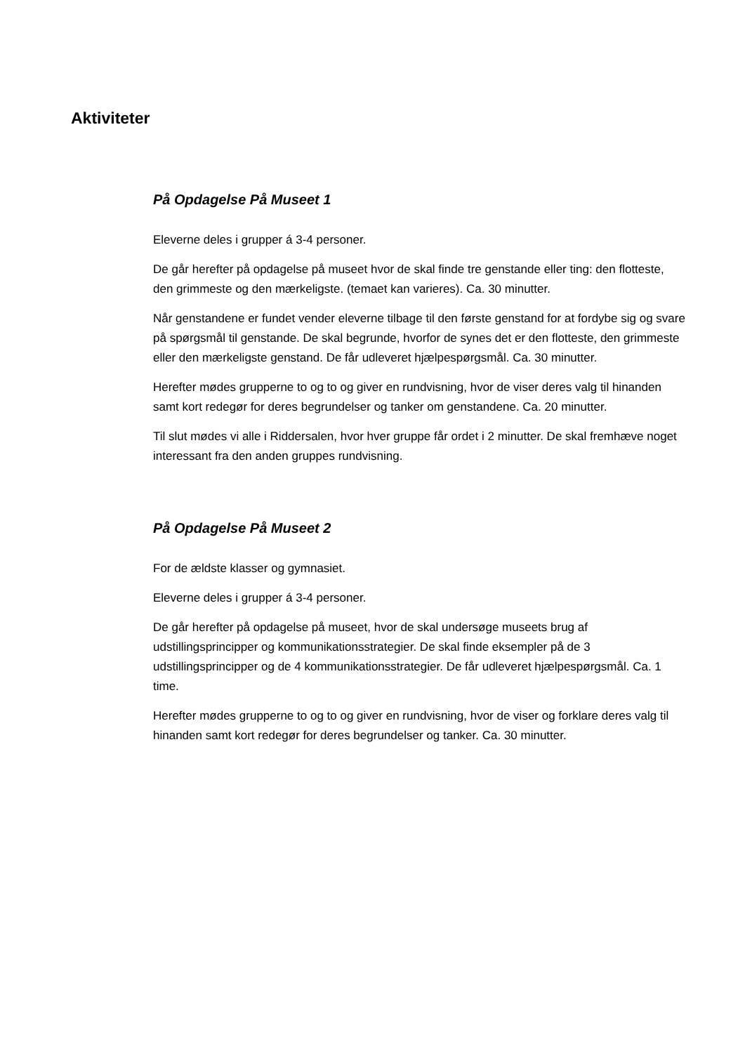Aktiviteter
På Opdagelse På Museet 1
Eleverne deles i grupper á 3-4 personer.
De går herefter på opdagelse på museet hvor de skal finde tre genstande eller ting: den flotteste, den grimmeste og den mærkeligste. (temaet kan varieres). Ca. 30 minutter.
Når genstandene er fundet vender eleverne tilbage til den første genstand for at fordybe sig og svare på spørgsmål til genstande. De skal begrunde, hvorfor de synes det er den flotteste, den grimmeste eller den mærkeligste genstand. De får udleveret hjælpespørgsmål. Ca. 30 minutter.
Herefter mødes grupperne to og to og giver en rundvisning, hvor de viser deres valg til hinanden samt kort redegør for deres begrundelser og tanker om genstandene. Ca. 20 minutter.
Til slut mødes vi alle i Riddersalen, hvor hver gruppe får ordet i 2 minutter. De skal fremhæve noget interessant fra den anden gruppes rundvisning.
På Opdagelse På Museet 2
For de ældste klasser og gymnasiet.
Eleverne deles i grupper á 3-4 personer.
De går herefter på opdagelse på museet, hvor de skal undersøge museets brug af udstillingsprincipper og kommunikationsstrategier. De skal finde eksempler på de 3 udstillingsprincipper og de 4 kommunikationsstrategier. De får udleveret hjælpespørgsmål. Ca. 1 time.
Herefter mødes grupperne to og to og giver en rundvisning, hvor de viser og forklare deres valg til hinanden samt kort redegør for deres begrundelser og tanker. Ca. 30 minutter.